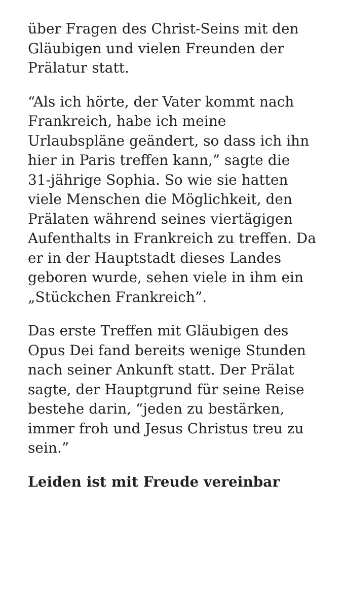über Fragen des Christ-Seins mit den Gläubigen und vielen Freunden der Prälatur statt.
“Als ich hörte, der Vater kommt nach Frankreich, habe ich meine Urlaubspläne geändert, so dass ich ihn hier in Paris treffen kann,” sagte die 31-jährige Sophia. So wie sie hatten viele Menschen die Möglichkeit, den Prälaten während seines viertägigen Aufenthalts in Frankreich zu treffen. Da er in der Hauptstadt dieses Landes geboren wurde, sehen viele in ihm ein „Stückchen Frankreich”.
Das erste Treffen mit Gläubigen des Opus Dei fand bereits wenige Stunden nach seiner Ankunft statt. Der Prälat sagte, der Hauptgrund für seine Reise bestehe darin, “jeden zu bestärken, immer froh und Jesus Christus treu zu sein.”
Leiden ist mit Freude vereinbar